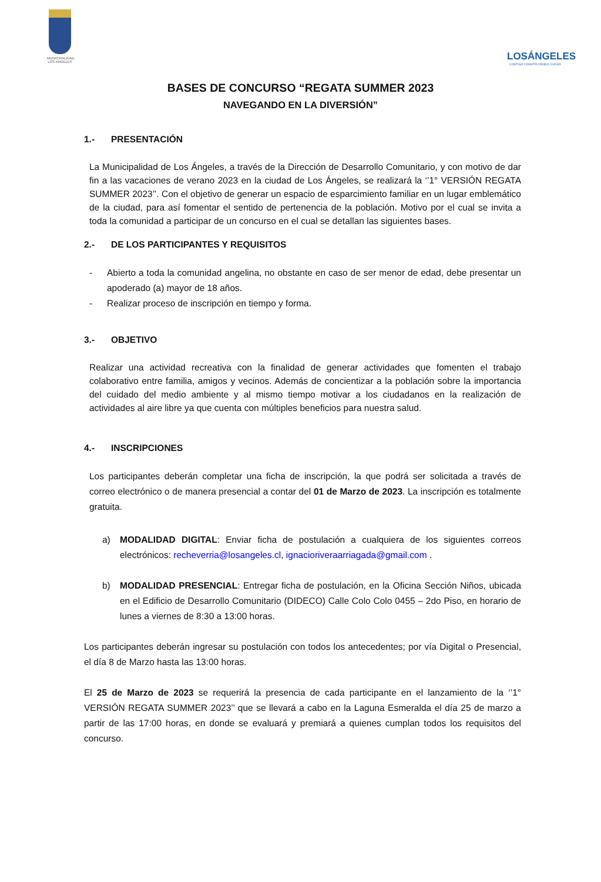MUNICIPALIDAD LOS ANGELES
LOSÁNGELES
CONTIGO CONSTRUYENDO CIUDAD
BASES DE CONCURSO “REGATA SUMMER 2023
NAVEGANDO EN LA DIVERSIÓN”
1.- PRESENTACIÓN
La Municipalidad de Los Ángeles, a través de la Dirección de Desarrollo Comunitario, y con motivo de dar fin a las vacaciones de verano 2023 en la ciudad de Los Ángeles, se realizará la ‘’1° VERSIÓN REGATA SUMMER 2023’’. Con el objetivo de generar un espacio de esparcimiento familiar en un lugar emblemático de la ciudad, para así fomentar el sentido de pertenencia de la población. Motivo por el cual se invita a toda la comunidad a participar de un concurso en el cual se detallan las siguientes bases.
2.- DE LOS PARTICIPANTES Y REQUISITOS
- Abierto a toda la comunidad angelina, no obstante en caso de ser menor de edad, debe presentar un apoderado (a) mayor de 18 años.
- Realizar proceso de inscripción en tiempo y forma.
3.- OBJETIVO
Realizar una actividad recreativa con la finalidad de generar actividades que fomenten el trabajo colaborativo entre familia, amigos y vecinos. Además de concientizar a la población sobre la importancia del cuidado del medio ambiente y al mismo tiempo motivar a los ciudadanos en la realización de actividades al aire libre ya que cuenta con múltiples beneficios para nuestra salud.
4.- INSCRIPCIONES
Los participantes deberán completar una ficha de inscripción, la que podrá ser solicitada a través de correo electrónico o de manera presencial a contar del 01 de Marzo de 2023. La inscripción es totalmente gratuita.
a) MODALIDAD DIGITAL: Enviar ficha de postulación a cualquiera de los siguientes correos electrónicos: recheverria@losangeles.cl, ignacioriveraarriagada@gmail.com .
b) MODALIDAD PRESENCIAL: Entregar ficha de postulación, en la Oficina Sección Niños, ubicada en el Edificio de Desarrollo Comunitario (DIDECO) Calle Colo Colo 0455 – 2do Piso, en horario de lunes a viernes de 8:30 a 13:00 horas.
Los participantes deberán ingresar su postulación con todos los antecedentes; por vía Digital o Presencial, el día 8 de Marzo hasta las 13:00 horas.
El 25 de Marzo de 2023 se requerirá la presencia de cada participante en el lanzamiento de la ‘’1° VERSIÓN REGATA SUMMER 2023’’ que se llevará a cabo en la Laguna Esmeralda el día 25 de marzo a partir de las 17:00 horas, en donde se evaluará y premiará a quienes cumplan todos los requisitos del concurso.